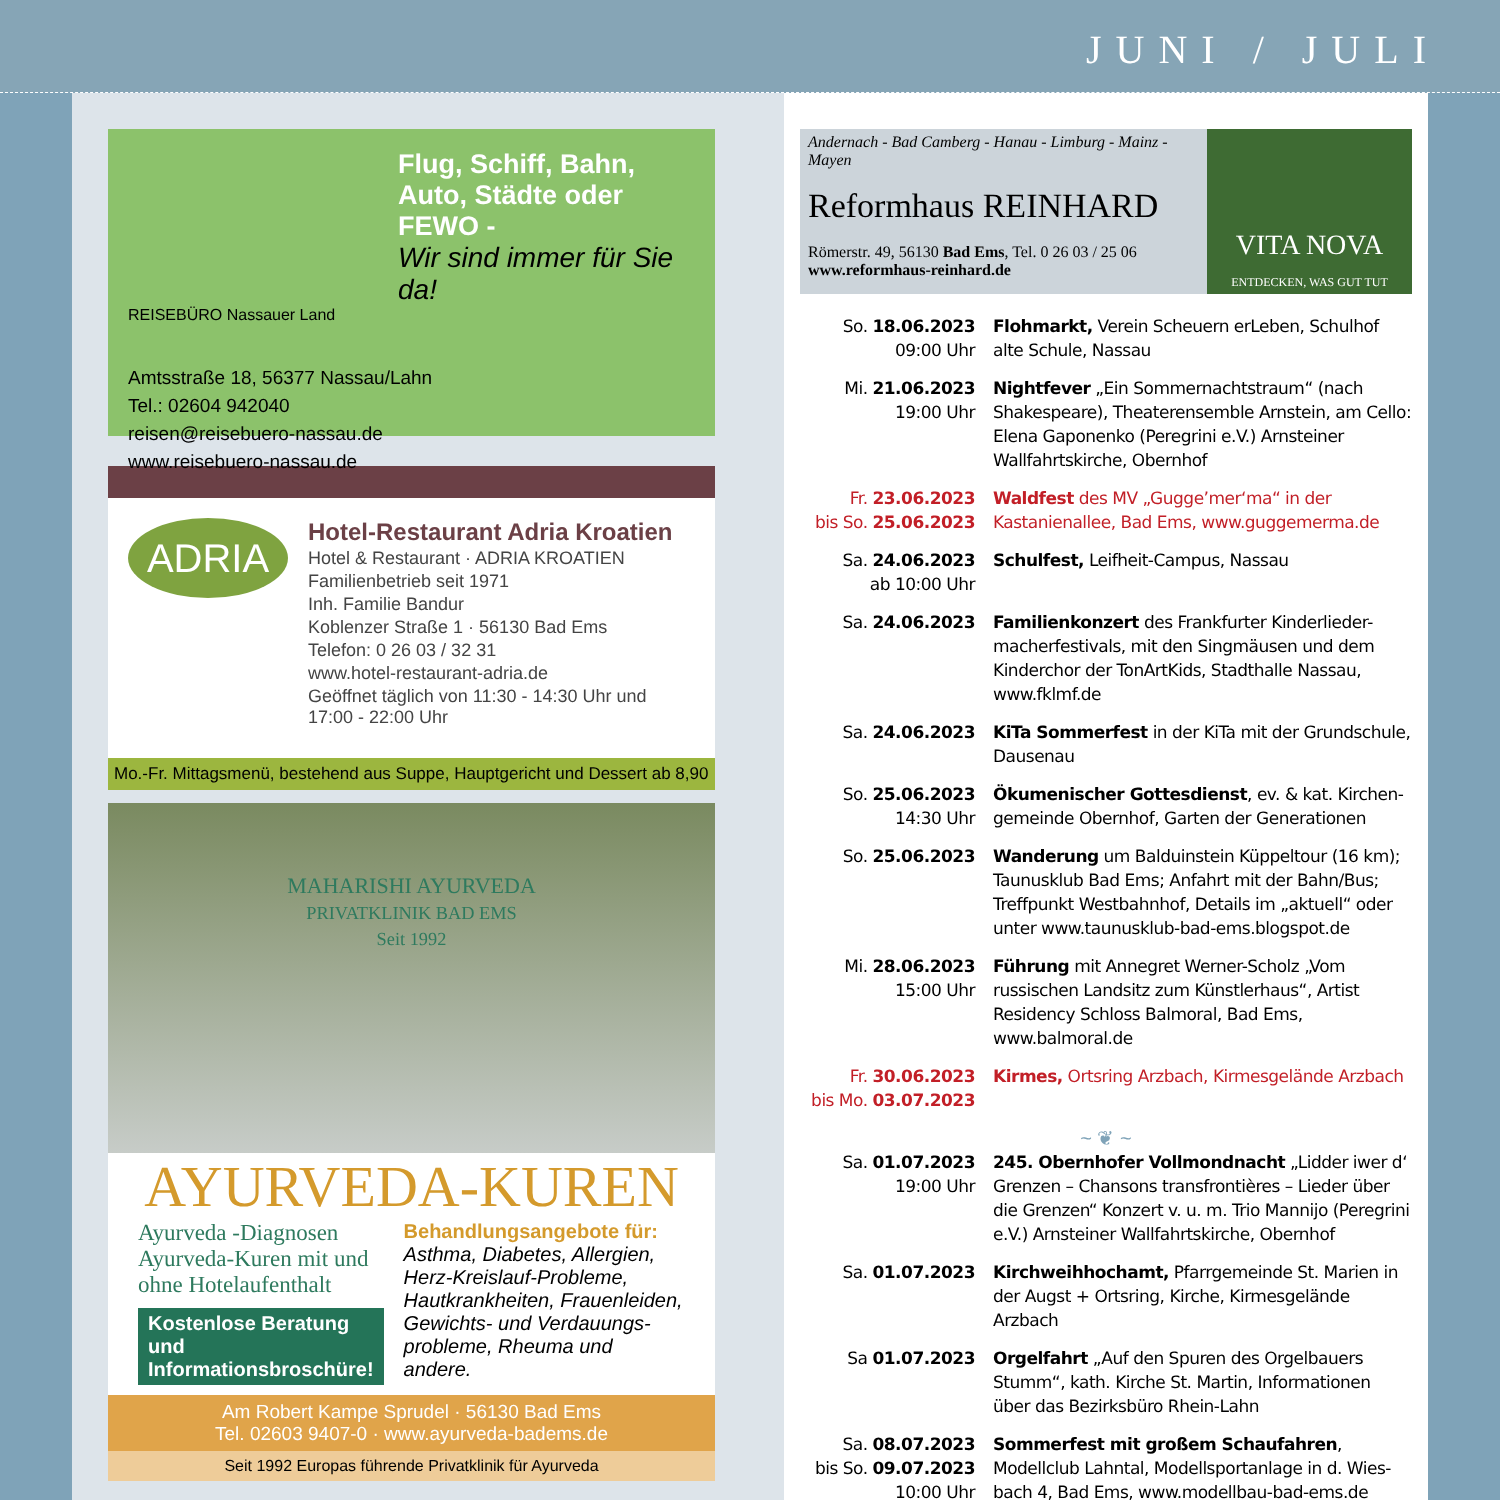JUNI / JULI
Flug, Schiff, Bahn, Auto, Städte oder FEWO -
Wir sind immer für Sie da!
REISEBÜRO Nassauer Land
Amtsstraße 18, 56377 Nassau/Lahn
Tel.: 02604 942040
reisen@reisebuero-nassau.de
www.reisebuero-nassau.de
ADRIA
Hotel-Restaurant Adria Kroatien
Hotel & Restaurant · ADRIA KROATIEN
Familienbetrieb seit 1971
Inh. Familie Bandur
Koblenzer Straße 1 · 56130 Bad Ems
Telefon: 0 26 03 / 32 31
www.hotel-restaurant-adria.de
Geöffnet täglich von 11:30 - 14:30 Uhr und 17:00 - 22:00 Uhr
Mo.-Fr. Mittagsmenü, bestehend aus Suppe, Hauptgericht und Dessert ab 8,90
MAHARISHI AYURVEDA
PRIVATKLINIK BAD EMS
Seit 1992
AYURVEDA-KUREN
Ayurveda -Diagnosen
Ayurveda-Kuren mit und ohne Hotelaufenthalt
Kostenlose Beratung und Informationsbroschüre!
Behandlungsangebote für:
Asthma, Diabetes, Allergien, Herz-Kreislauf-Probleme, Hautkrankheiten, Frauenleiden, Gewichts- und Verdauungs-probleme, Rheuma und andere.
Am Robert Kampe Sprudel · 56130 Bad Ems
Tel. 02603 9407-0 · www.ayurveda-badems.de
Seit 1992 Europas führende Privatklinik für Ayurveda
Andernach - Bad Camberg - Hanau - Limburg - Mainz - Mayen
Reformhaus REINHARD
Römerstr. 49, 56130 Bad Ems, Tel. 0 26 03 / 25 06
www.reformhaus-reinhard.de
VITA NOVA
ENTDECKEN, WAS GUT TUT
So. 18.06.2023
09:00 Uhr
Flohmarkt, Verein Scheuern erLeben, Schulhof alte Schule, Nassau
Mi. 21.06.2023
19:00 Uhr
Nightfever „Ein Sommernachtstraum“ (nach Shakespeare), Theaterensemble Arnstein, am Cello: Elena Gaponenko (Peregrini e.V.) Arnsteiner Wallfahrtskirche, Obernhof
Fr. 23.06.2023
bis So. 25.06.2023
Waldfest des MV „Gugge’mer‘ma“ in der Kastanienallee, Bad Ems, www.guggemerma.de
Sa. 24.06.2023
ab 10:00 Uhr
Schulfest, Leifheit-Campus, Nassau
Sa. 24.06.2023 Familienkonzert des Frankfurter Kinderlieder-macherfestivals, mit den Singmäusen und dem Kinderchor der TonArtKids, Stadthalle Nassau, www.fklmf.de
Sa. 24.06.2023 KiTa Sommerfest in der KiTa mit der Grundschule, Dausenau
So. 25.06.2023
14:30 Uhr
Ökumenischer Gottesdienst, ev. & kat. Kirchen-gemeinde Obernhof, Garten der Generationen
So. 25.06.2023 Wanderung um Balduinstein Küppeltour (16 km); Taunusklub Bad Ems; Anfahrt mit der Bahn/Bus; Treffpunkt Westbahnhof, Details im „aktuell“ oder unter www.taunusklub-bad-ems.blogspot.de
Mi. 28.06.2023
15:00 Uhr
Führung mit Annegret Werner-Scholz „Vom russischen Landsitz zum Künstlerhaus“, Artist Residency Schloss Balmoral, Bad Ems, www.balmoral.de
Fr. 30.06.2023
bis Mo. 03.07.2023
Kirmes, Ortsring Arzbach, Kirmesgelände Arzbach
~ ❦ ~
Sa. 01.07.2023
19:00 Uhr
245. Obernhofer Vollmondnacht „Lidder iwer d‘ Grenzen – Chansons transfrontières – Lieder über die Grenzen“ Konzert v. u. m. Trio Mannijo (Peregrini e.V.) Arnsteiner Wallfahrtskirche, Obernhof
Sa. 01.07.2023 Kirchweihhochamt, Pfarrgemeinde St. Marien in der Augst + Ortsring, Kirche, Kirmesgelände Arzbach
Sa 01.07.2023 Orgelfahrt „Auf den Spuren des Orgelbauers Stumm“, kath. Kirche St. Martin, Informationen über das Bezirksbüro Rhein-Lahn
Sa. 08.07.2023
bis So. 09.07.2023
10:00 Uhr
Sommerfest mit großem Schaufahren, Modellclub Lahntal, Modellsportanlage in d. Wies-bach 4, Bad Ems, www.modellbau-bad-ems.de